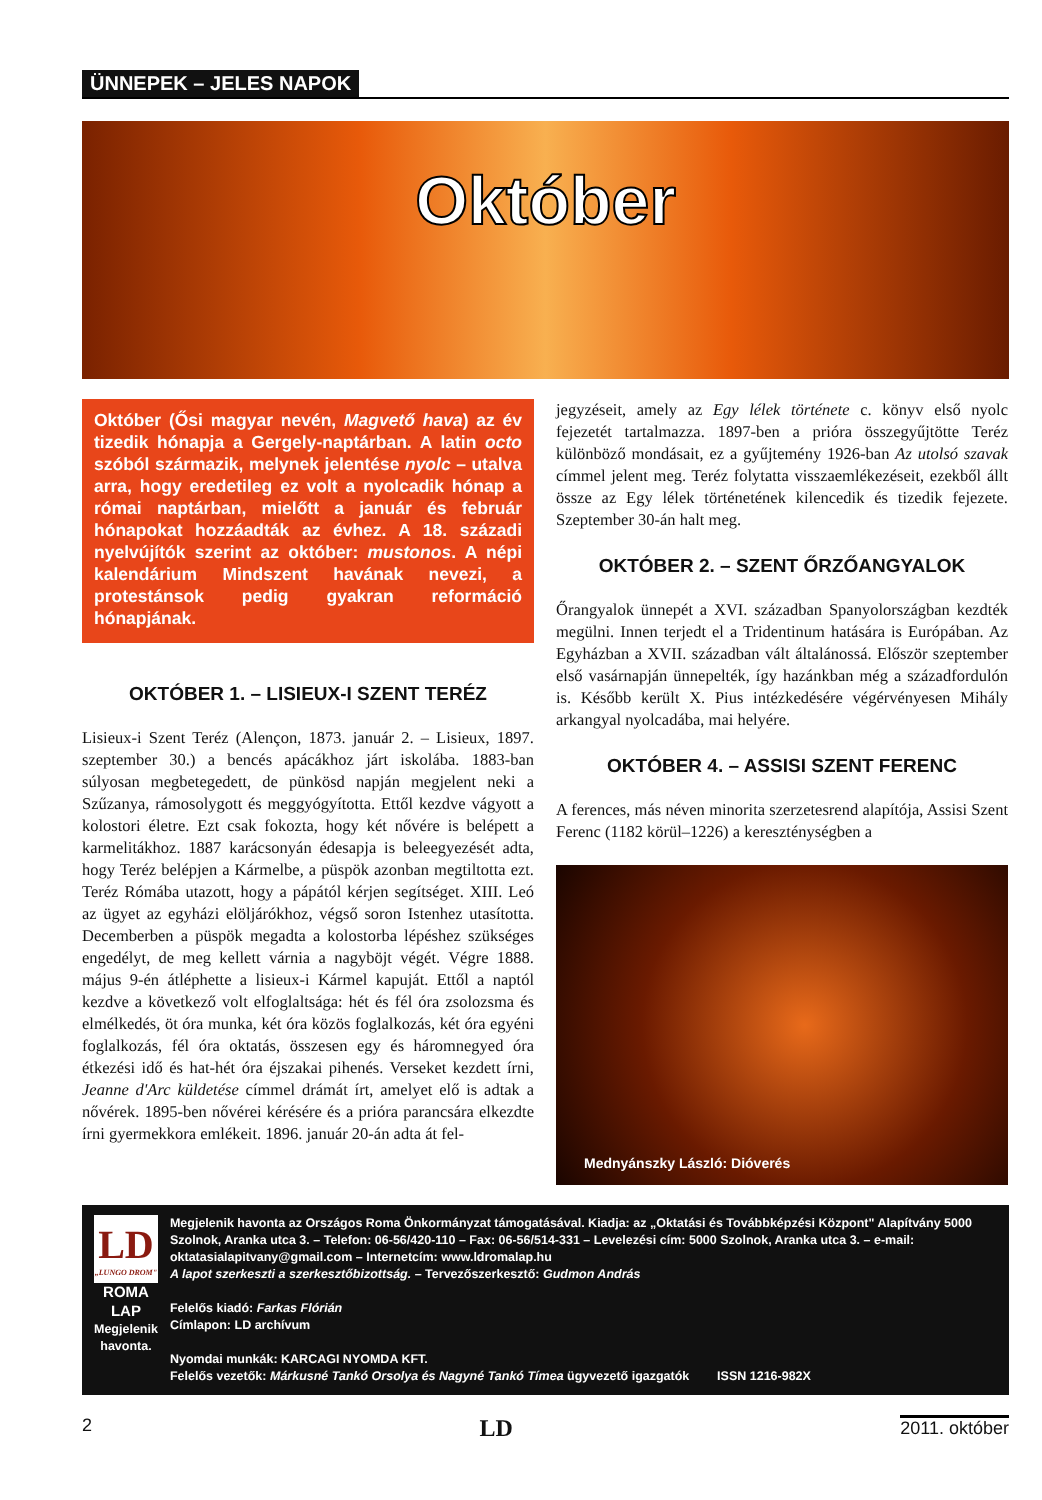ÜNNEPEK – JELES NAPOK
Október
Október (Ősi magyar nevén, Magvető hava) az év tizedik hónapja a Gergely-naptárban. A latin octo szóból származik, melynek jelentése nyolc – utalva arra, hogy eredetileg ez volt a nyolcadik hónap a római naptárban, mielőtt a január és február hónapokat hozzáadták az évhez. A 18. századi nyelvújítók szerint az október: mustonos. A népi kalendárium Mindszent havának nevezi, a protestánsok pedig gyakran reformáció hónapjának.
OKTÓBER 1. – LISIEUX-I SZENT TERÉZ
Lisieux-i Szent Teréz (Alençon, 1873. január 2. – Lisieux, 1897. szeptember 30.) a bencés apácákhoz járt iskolába. 1883-ban súlyosan megbetegedett, de pünkösd napján megjelent neki a Szűzanya, rámosolygott és meggyógyította. Ettől kezdve vágyott a kolostori életre. Ezt csak fokozta, hogy két nővére is belépett a karmelitákhoz. 1887 karácsonyán édesapja is beleegyezését adta, hogy Teréz belépjen a Kármelbe, a püspök azonban megtiltotta ezt. Teréz Rómába utazott, hogy a pápától kérjen segítséget. XIII. Leó az ügyet az egyházi elöljárókhoz, végső soron Istenhez utasította. Decemberben a püspök megadta a kolostorba lépéshez szükséges engedélyt, de meg kellett várnia a nagyböjt végét. Végre 1888. május 9-én átléphette a lisieux-i Kármel kapuját. Ettől a naptól kezdve a következő volt elfoglaltsága: hét és fél óra zsolozsma és elmélkedés, öt óra munka, két óra közös foglalkozás, két óra egyéni foglalkozás, fél óra oktatás, összesen egy és háromnegyed óra étkezési idő és hat-hét óra éjszakai pihenés. Verseket kezdett írni, Jeanne d'Arc küldetése címmel drámát írt, amelyet elő is adtak a nővérek. 1895-ben nővérei kérésére és a prióra parancsára elkezdte írni gyermekkora emlékeit. 1896. január 20-án adta át fel-
jegyzéseit, amely az Egy lélek története c. könyv első nyolc fejezetét tartalmazza. 1897-ben a prióra összegyűjtötte Teréz különböző mondásait, ez a gyűjtemény 1926-ban Az utolsó szavak címmel jelent meg. Teréz folytatta visszaemlékezéseit, ezekből állt össze az Egy lélek történetének kilencedik és tizedik fejezete. Szeptember 30-án halt meg.
OKTÓBER 2. – SZENT ŐRZŐANGYALOK
Őrangyalok ünnepét a XVI. században Spanyolországban kezdték megülni. Innen terjedt el a Tridentinum hatására is Európában. Az Egyházban a XVII. században vált általánossá. Először szeptember első vasárnapján ünnepelték, így hazánkban még a századfordulón is. Később került X. Pius intézkedésére végérvényesen Mihály arkangyal nyolcadába, mai helyére.
OKTÓBER 4. – ASSISI SZENT FERENC
A ferences, más néven minorita szerzetesrend alapítója, Assisi Szent Ferenc (1182 körül–1226) a kereszténységben a
Mednyánszky László: Dióverés
LD
„LUNGO DROM"
ROMA LAP
Megjelenik havonta.
Megjelenik havonta az Országos Roma Önkormányzat támogatásával. Kiadja: az „Oktatási és Továbbképzési Központ" Alapítvány 5000 Szolnok, Aranka utca 3. – Telefon: 06-56/420-110 – Fax: 06-56/514-331 – Levelezési cím: 5000 Szolnok, Aranka utca 3. – e-mail: oktatasialapitvany@gmail.com – Internetcím: www.ldromalap.hu
A lapot szerkeszti a szerkesztőbizottság. – Tervezőszerkesztő: Gudmon András
Felelős kiadó: Farkas Flórián
Címlapon: LD archívum
Nyomdai munkák: KARCAGI NYOMDA KFT.
Felelős vezetők: Márkusné Tankó Orsolya és Nagyné Tankó Tímea ügyvezető igazgatók ISSN 1216-982X
2 LD 2011. október